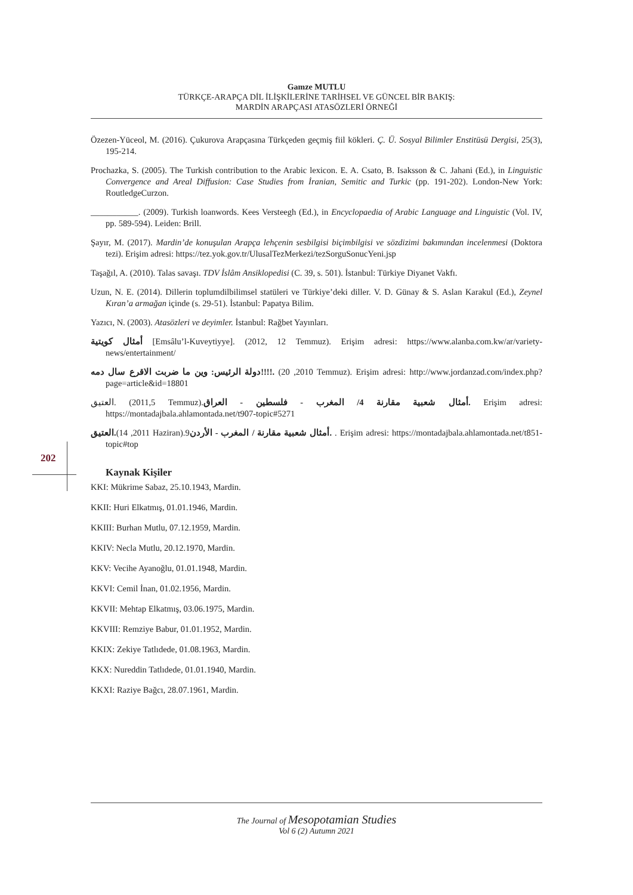Gamze MUTLU
TÜRKÇE-ARAPÇA DİL İLİŞKİLERİNE TARİHSEL VE GÜNCEL BİR BAKIŞ:
MARDİN ARAPÇASI ATASÖZLERİ ÖRNEĞİ
Özezen-Yüceol, M. (2016). Çukurova Arapçasına Türkçeden geçmiş fiil kökleri. Ç. Ü. Sosyal Bilimler Enstitüsü Dergisi, 25(3), 195-214.
Prochazka, S. (2005). The Turkish contribution to the Arabic lexicon. E. A. Csato, B. Isaksson & C. Jahani (Ed.), in Linguistic Convergence and Areal Diffusion: Case Studies from İranian, Semitic and Turkic (pp. 191-202). London-New York: RoutledgeCurzon.
___________. (2009). Turkish loanwords. Kees Versteegh (Ed.), in Encyclopaedia of Arabic Language and Linguistic (Vol. IV, pp. 589-594). Leiden: Brill.
Şayır, M. (2017). Mardin’de konuşulan Arapça lehçenin sesbilgisi biçimbilgisi ve sözdizimi bakımından incelenmesi (Doktora tezi). Erişim adresi: https://tez.yok.gov.tr/UlusalTezMerkezi/tezSorguSonucYeni.jsp
Taşağıl, A. (2010). Talas savaşı. TDV İslâm Ansiklopedisi (C. 39, s. 501). İstanbul: Türkiye Diyanet Vakfı.
Uzun, N. E. (2014). Dillerin toplumdilbilimsel statüleri ve Türkiye’deki diller. V. D. Günay & S. Aslan Karakul (Ed.), Zeynel Kıran’a armağan içinde (s. 29-51). İstanbul: Papatya Bilim.
Yazıcı, N. (2003). Atasözleri ve deyimler. İstanbul: Rağbet Yayınları.
أمثال كويتية [Emsâlu’l-Kuveytiyye]. (2012, 12 Temmuz). Erişim adresi: https://www.alanba.com.kw/ar/variety-news/entertainment/
دولة الرئيس: وين ما ضربت الاقرع سال دمه!!!!. (2010, 20 Temmuz). Erişim adresi: http://www.jordanzad.com/index.php?page=article&id=18801
العتيق. (2011,5 Temmuz).أمثال شعبية مقارنة 4/ المغرب - فلسطين - العراق. Erişim adresi: https://montadajbala.ahlamontada.net/t907-topic#5271
العتيق.(2011, 14 Haziran).9أمثال شعبية مقارنة / المغرب - الأردن. . Erişim adresi: https://montadajbala.ahlamontada.net/t851-topic#top
Kaynak Kişiler
KKI: Mükrime Sabaz, 25.10.1943, Mardin.
KKII: Huri Elkatmış, 01.01.1946, Mardin.
KKIII: Burhan Mutlu, 07.12.1959, Mardin.
KKIV: Necla Mutlu, 20.12.1970, Mardin.
KKV: Vecihe Ayanoğlu, 01.01.1948, Mardin.
KKVI: Cemil İnan, 01.02.1956, Mardin.
KKVII: Mehtap Elkatmış, 03.06.1975, Mardin.
KKVIII: Remziye Babur, 01.01.1952, Mardin.
KKIX: Zekiye Tatlıdede, 01.08.1963, Mardin.
KKX: Nureddin Tatlıdede, 01.01.1940, Mardin.
KKXI: Raziye Bağcı, 28.07.1961, Mardin.
202
The Journal of Mesopotamian Studies
Vol 6 (2) Autumn 2021